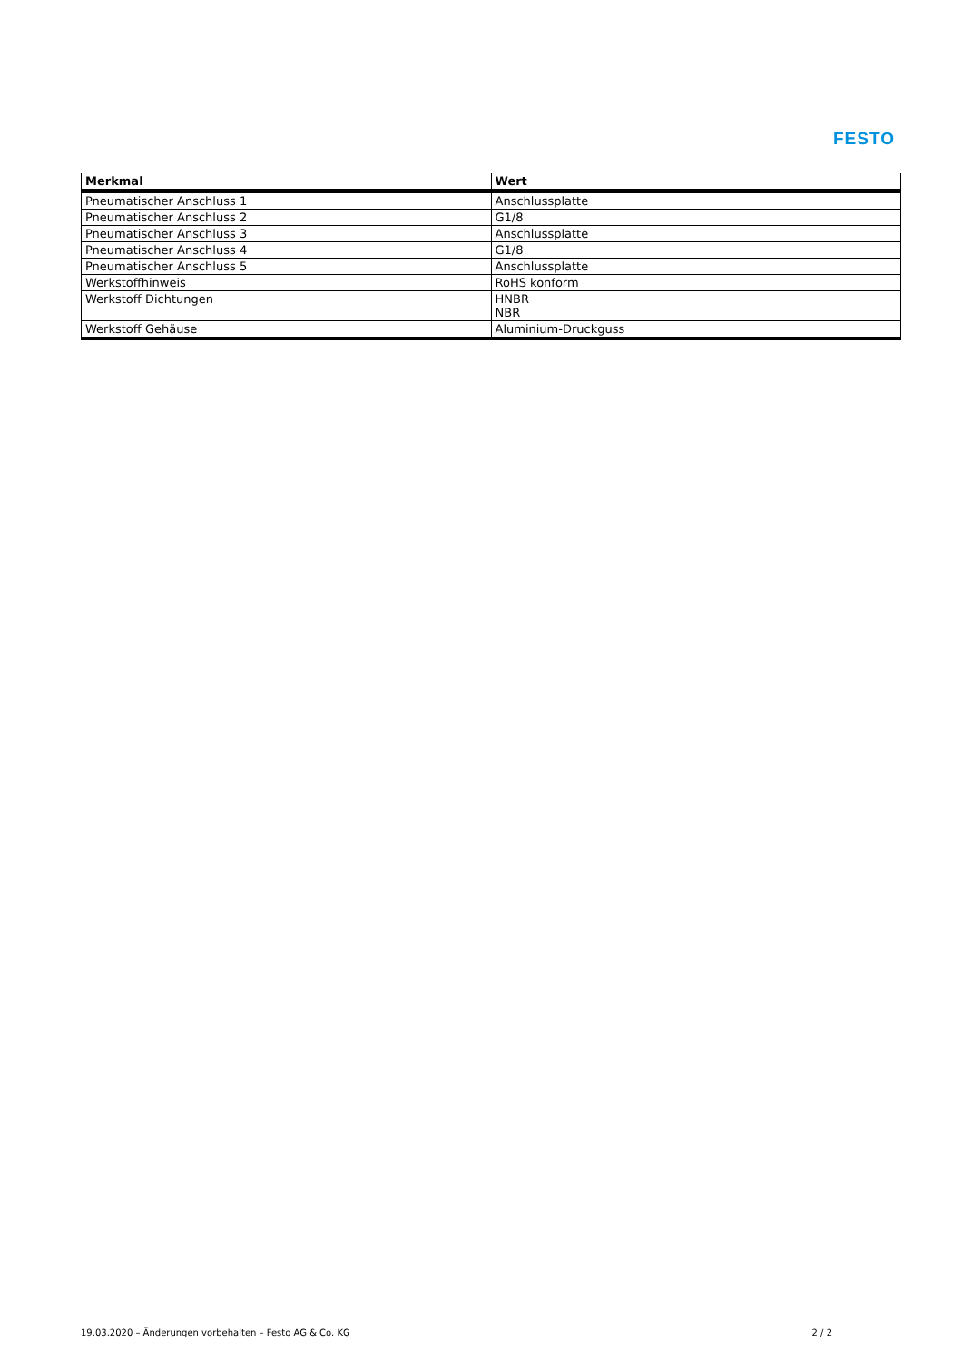FESTO
| Merkmal | Wert |
| --- | --- |
| Pneumatischer Anschluss 1 | Anschlussplatte |
| Pneumatischer Anschluss 2 | G1/8 |
| Pneumatischer Anschluss 3 | Anschlussplatte |
| Pneumatischer Anschluss 4 | G1/8 |
| Pneumatischer Anschluss 5 | Anschlussplatte |
| Werkstoffhinweis | RoHS konform |
| Werkstoff Dichtungen | HNBR NBR |
| Werkstoff Gehäuse | Aluminium-Druckguss |
19.03.2020 – Änderungen vorbehalten – Festo AG & Co. KG 2 / 2